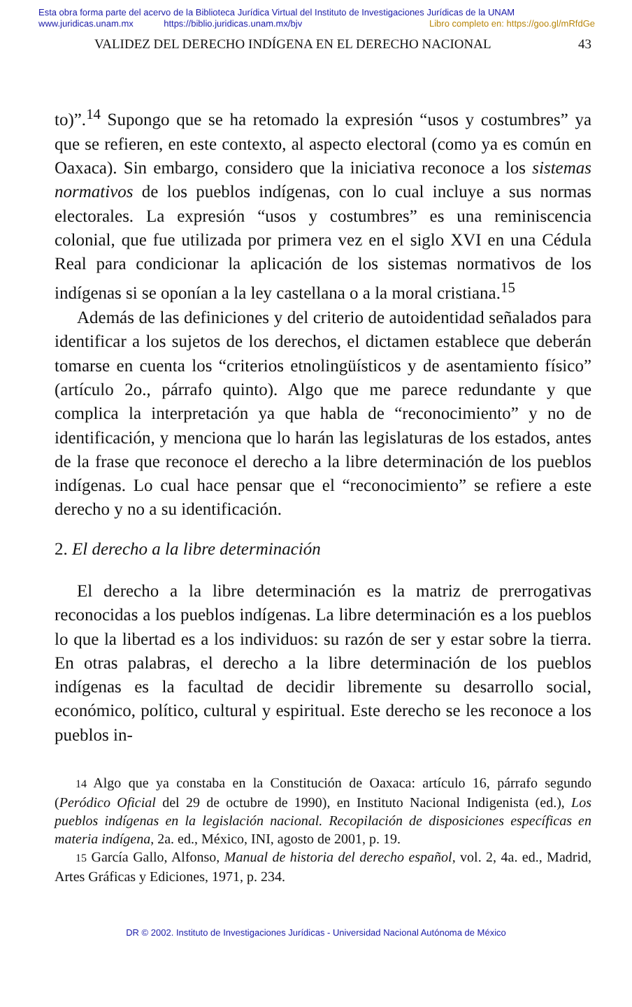Esta obra forma parte del acervo de la Biblioteca Jurídica Virtual del Instituto de Investigaciones Jurídicas de la UNAM
www.juridicas.unam.mx https://biblio.juridicas.unam.mx/bjv Libro completo en: https://goo.gl/mRfdGe
VALIDEZ DEL DERECHO INDÍGENA EN EL DERECHO NACIONAL 43
to)”.<sup>14</sup> Supongo que se ha retomado la expresión “usos y costumbres” ya que se refieren, en este contexto, al aspecto electoral (como ya es común en Oaxaca). Sin embargo, considero que la iniciativa reconoce a los sistemas normativos de los pueblos indígenas, con lo cual incluye a sus normas electorales. La expresión “usos y costumbres” es una reminiscencia colonial, que fue utilizada por primera vez en el siglo XVI en una Cédula Real para condicionar la aplicación de los sistemas normativos de los indígenas si se oponían a la ley castellana o a la moral cristiana.<sup>15</sup>
Además de las definiciones y del criterio de autoidentidad señalados para identificar a los sujetos de los derechos, el dictamen establece que deberán tomarse en cuenta los “criterios etnolingüísticos y de asentamiento físico” (artículo 2o., párrafo quinto). Algo que me parece redundante y que complica la interpretación ya que habla de “reconocimiento” y no de identificación, y menciona que lo harán las legislaturas de los estados, antes de la frase que reconoce el derecho a la libre determinación de los pueblos indígenas. Lo cual hace pensar que el “reconocimiento” se refiere a este derecho y no a su identificación.
2. El derecho a la libre determinación
El derecho a la libre determinación es la matriz de prerrogativas reconocidas a los pueblos indígenas. La libre determinación es a los pueblos lo que la libertad es a los individuos: su razón de ser y estar sobre la tierra. En otras palabras, el derecho a la libre determinación de los pueblos indígenas es la facultad de decidir libremente su desarrollo social, económico, político, cultural y espiritual. Este derecho se les reconoce a los pueblos in-
14 Algo que ya constaba en la Constitución de Oaxaca: artículo 16, párrafo segundo (Peródico Oficial del 29 de octubre de 1990), en Instituto Nacional Indigenista (ed.), Los pueblos indígenas en la legislación nacional. Recopilación de disposiciones específicas en materia indígena, 2a. ed., México, INI, agosto de 2001, p. 19.
15 García Gallo, Alfonso, Manual de historia del derecho español, vol. 2, 4a. ed., Madrid, Artes Gráficas y Ediciones, 1971, p. 234.
DR © 2002. Instituto de Investigaciones Jurídicas - Universidad Nacional Autónoma de México